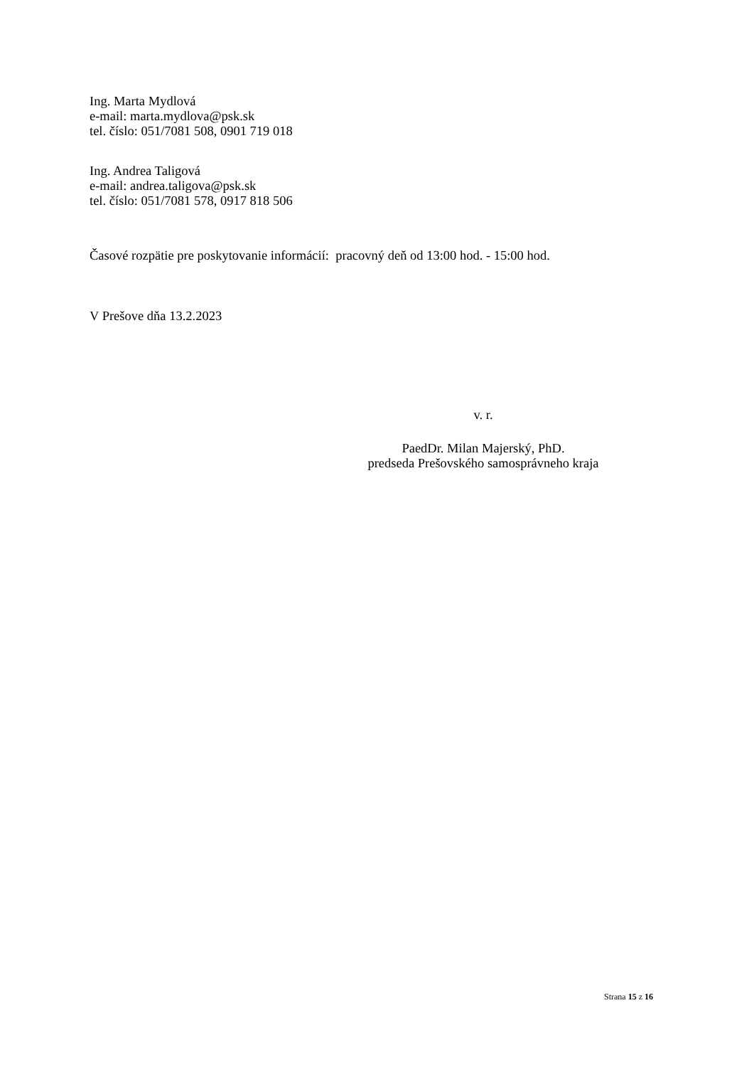Ing. Marta Mydlová
e-mail: marta.mydlova@psk.sk
tel. číslo: 051/7081 508, 0901 719 018
Ing. Andrea Taligová
e-mail: andrea.taligova@psk.sk
tel. číslo: 051/7081 578, 0917 818 506
Časové rozpätie pre poskytovanie informácií: pracovný deň od 13:00 hod. - 15:00 hod.
V Prešove dňa 13.2.2023
v. r.
PaedDr. Milan Majerský, PhD.
predseda Prešovského samosprávneho kraja
Strana 15 z 16